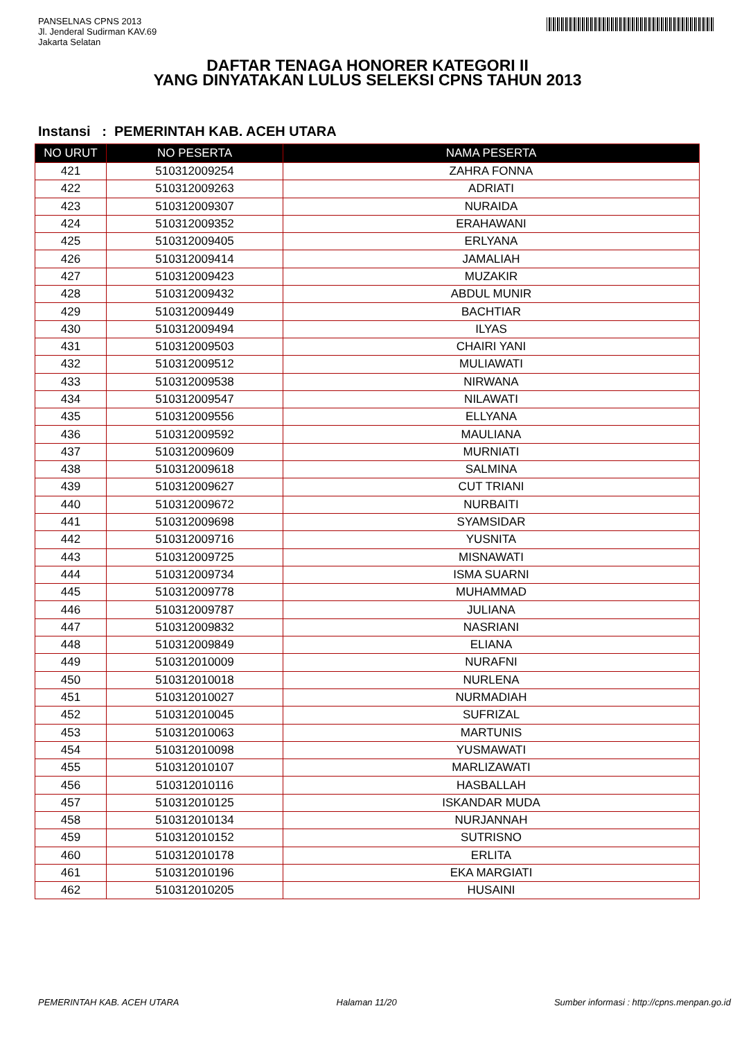PANSELNAS CPNS 2013
Jl. Jenderal Sudirman KAV.69
Jakarta Selatan
DAFTAR TENAGA HONORER KATEGORI II
YANG DINYATAKAN LULUS SELEKSI CPNS TAHUN 2013
Instansi : PEMERINTAH KAB. ACEH UTARA
| NO URUT | NO PESERTA | NAMA PESERTA |
| --- | --- | --- |
| 421 | 510312009254 | ZAHRA FONNA |
| 422 | 510312009263 | ADRIATI |
| 423 | 510312009307 | NURAIDA |
| 424 | 510312009352 | ERAHAWANI |
| 425 | 510312009405 | ERLYANA |
| 426 | 510312009414 | JAMALIAH |
| 427 | 510312009423 | MUZAKIR |
| 428 | 510312009432 | ABDUL MUNIR |
| 429 | 510312009449 | BACHTIAR |
| 430 | 510312009494 | ILYAS |
| 431 | 510312009503 | CHAIRI YANI |
| 432 | 510312009512 | MULIAWATI |
| 433 | 510312009538 | NIRWANA |
| 434 | 510312009547 | NILAWATI |
| 435 | 510312009556 | ELLYANA |
| 436 | 510312009592 | MAULIANA |
| 437 | 510312009609 | MURNIATI |
| 438 | 510312009618 | SALMINA |
| 439 | 510312009627 | CUT TRIANI |
| 440 | 510312009672 | NURBAITI |
| 441 | 510312009698 | SYAMSIDAR |
| 442 | 510312009716 | YUSNITA |
| 443 | 510312009725 | MISNAWATI |
| 444 | 510312009734 | ISMA SUARNI |
| 445 | 510312009778 | MUHAMMAD |
| 446 | 510312009787 | JULIANA |
| 447 | 510312009832 | NASRIANI |
| 448 | 510312009849 | ELIANA |
| 449 | 510312010009 | NURAFNI |
| 450 | 510312010018 | NURLENA |
| 451 | 510312010027 | NURMADIAH |
| 452 | 510312010045 | SUFRIZAL |
| 453 | 510312010063 | MARTUNIS |
| 454 | 510312010098 | YUSMAWATI |
| 455 | 510312010107 | MARLIZAWATI |
| 456 | 510312010116 | HASBALLAH |
| 457 | 510312010125 | ISKANDAR MUDA |
| 458 | 510312010134 | NURJANNAH |
| 459 | 510312010152 | SUTRISNO |
| 460 | 510312010178 | ERLITA |
| 461 | 510312010196 | EKA MARGIATI |
| 462 | 510312010205 | HUSAINI |
PEMERINTAH KAB. ACEH UTARA Halaman 11/20 Sumber informasi : http://cpns.menpan.go.id